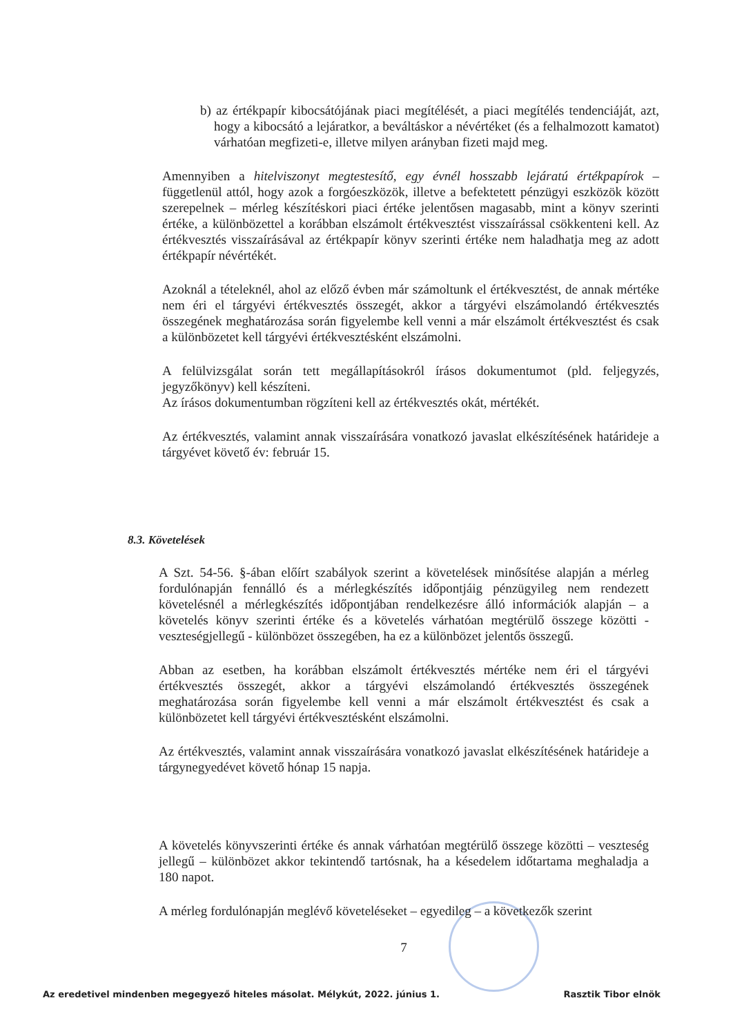b) az értékpapír kibocsátójának piaci megítélését, a piaci megítélés tendenciáját, azt, hogy a kibocsátó a lejáratkor, a beváltáskor a névértéket (és a felhalmozott kamatot) várhatóan megfizeti-e, illetve milyen arányban fizeti majd meg.
Amennyiben a hitelviszonyt megtestesítő, egy évnél hosszabb lejáratú értékpapírok – függetlenül attól, hogy azok a forgóeszközök, illetve a befektetett pénzügyi eszközök között szerepelnek – mérleg készítéskori piaci értéke jelentősen magasabb, mint a könyv szerinti értéke, a különbözettel a korábban elszámolt értékvesztést visszaírással csökkenteni kell. Az értékvesztés visszaírásával az értékpapír könyv szerinti értéke nem haladhatja meg az adott értékpapír névértékét.
Azoknál a tételeknél, ahol az előző évben már számoltunk el értékvesztést, de annak mértéke nem éri el tárgyévi értékvesztés összegét, akkor a tárgyévi elszámolandó értékvesztés összegének meghatározása során figyelembe kell venni a már elszámolt értékvesztést és csak a különbözetet kell tárgyévi értékvesztésként elszámolni.
A felülvizsgálat során tett megállapításokról írásos dokumentumot (pld. feljegyzés, jegyzőkönyv) kell készíteni.
Az írásos dokumentumban rögzíteni kell az értékvesztés okát, mértékét.
Az értékvesztés, valamint annak visszaírására vonatkozó javaslat elkészítésének határideje a tárgyévet követő év: február 15.
8.3. Követelések
A Szt. 54-56. §-ában előírt szabályok szerint a követelések minősítése alapján a mérleg fordulónapján fennálló és a mérlegkészítés időpontjáig pénzügyileg nem rendezett követelésnél a mérlegkészítés időpontjában rendelkezésre álló információk alapján – a követelés könyv szerinti értéke és a követelés várhatóan megtérülő összege közötti - veszteségjellegű - különbözet összegében, ha ez a különbözet jelentős összegű.
Abban az esetben, ha korábban elszámolt értékvesztés mértéke nem éri el tárgyévi értékvesztés összegét, akkor a tárgyévi elszámolandó értékvesztés összegének meghatározása során figyelembe kell venni a már elszámolt értékvesztést és csak a különbözetet kell tárgyévi értékvesztésként elszámolni.
Az értékvesztés, valamint annak visszaírására vonatkozó javaslat elkészítésének határideje a tárgynegyedévet követő hónap 15 napja.
A követelés könyvszerinti értéke és annak várhatóan megtérülő összege közötti – veszteség jellegű – különbözet akkor tekintendő tartósnak, ha a késedelem időtartama meghaladja a 180 napot.
A mérleg fordulónapján meglévő követeléseket – egyedileg – a következők szerint
7
Az eredetivel mindenben megegyező hiteles másolat. Mélykút, 2022. június 1. Rasztik Tibor elnök